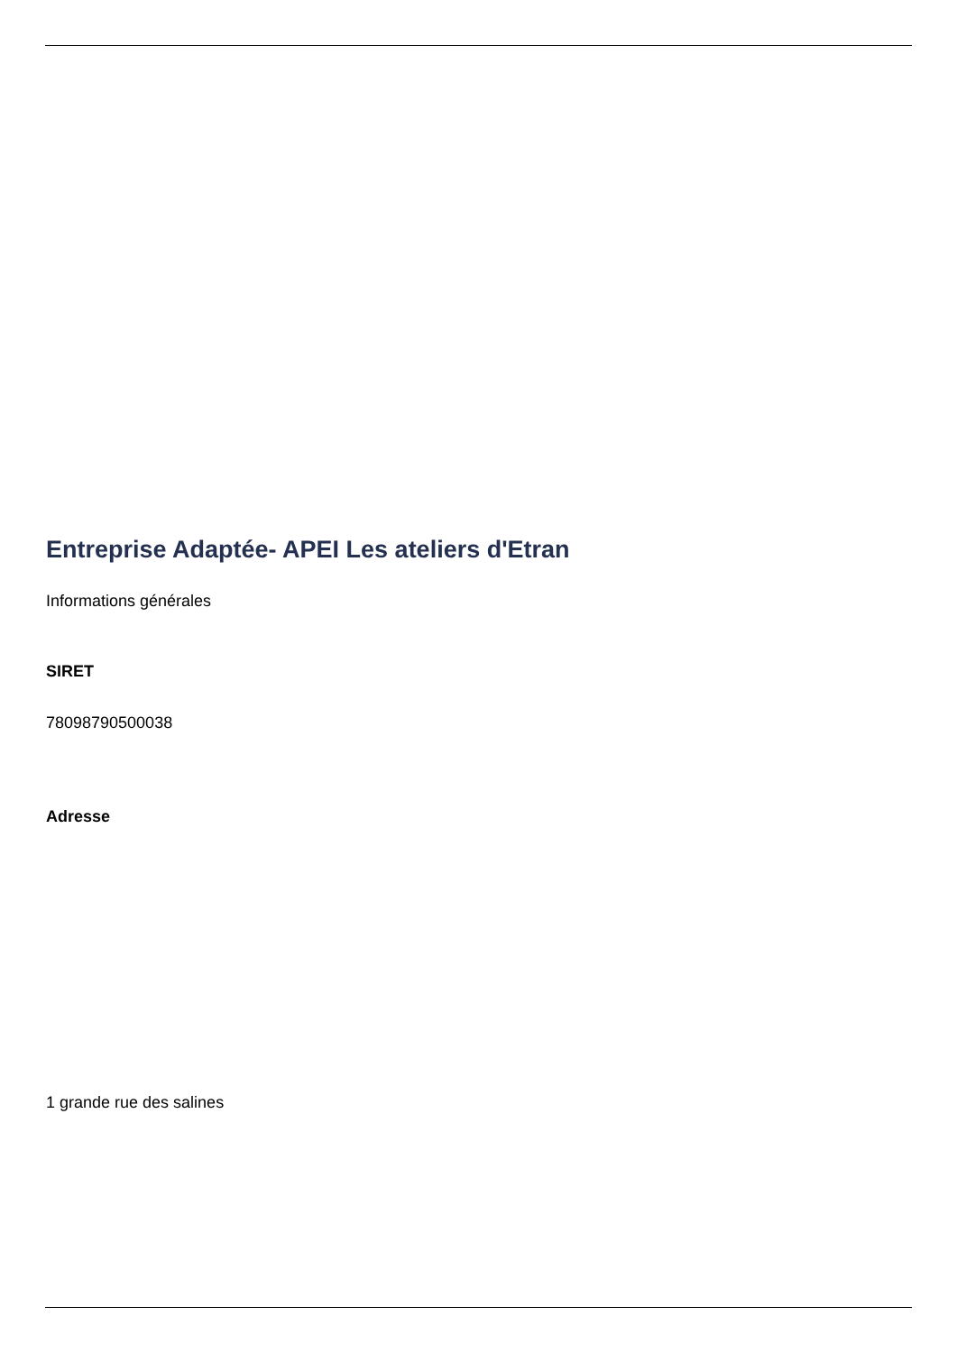Entreprise Adaptée- APEI Les ateliers d'Etran
Informations générales
SIRET
78098790500038
Adresse
1 grande rue des salines